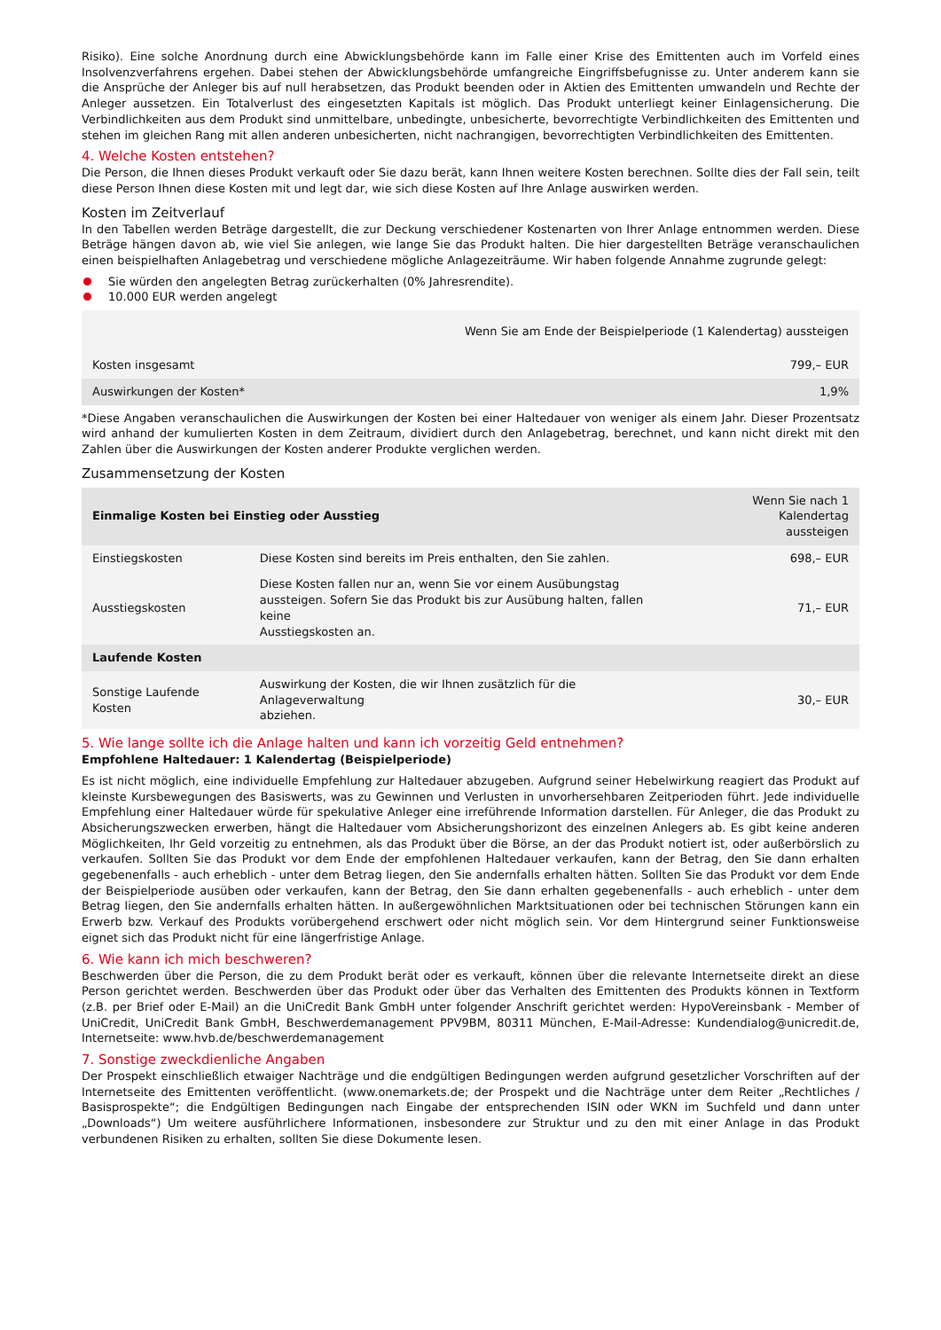Risiko). Eine solche Anordnung durch eine Abwicklungsbehörde kann im Falle einer Krise des Emittenten auch im Vorfeld eines Insolvenzverfahrens ergehen. Dabei stehen der Abwicklungsbehörde umfangreiche Eingriffsbefugnisse zu. Unter anderem kann sie die Ansprüche der Anleger bis auf null herabsetzen, das Produkt beenden oder in Aktien des Emittenten umwandeln und Rechte der Anleger aussetzen. Ein Totalverlust des eingesetzten Kapitals ist möglich. Das Produkt unterliegt keiner Einlagensicherung. Die Verbindlichkeiten aus dem Produkt sind unmittelbare, unbedingte, unbesicherte, bevorrechtigte Verbindlichkeiten des Emittenten und stehen im gleichen Rang mit allen anderen unbesicherten, nicht nachrangigen, bevorrechtigten Verbindlichkeiten des Emittenten.
4. Welche Kosten entstehen?
Die Person, die Ihnen dieses Produkt verkauft oder Sie dazu berät, kann Ihnen weitere Kosten berechnen. Sollte dies der Fall sein, teilt diese Person Ihnen diese Kosten mit und legt dar, wie sich diese Kosten auf Ihre Anlage auswirken werden.
Kosten im Zeitverlauf
In den Tabellen werden Beträge dargestellt, die zur Deckung verschiedener Kostenarten von Ihrer Anlage entnommen werden. Diese Beträge hängen davon ab, wie viel Sie anlegen, wie lange Sie das Produkt halten. Die hier dargestellten Beträge veranschaulichen einen beispielhaften Anlagebetrag und verschiedene mögliche Anlagezeiträume. Wir haben folgende Annahme zugrunde gelegt:
Sie würden den angelegten Betrag zurückerhalten (0% Jahresrendite).
10.000 EUR werden angelegt
| | Wenn Sie am Ende der Beispielperiode (1 Kalendertag) aussteigen |
| --- | --- |
| Kosten insgesamt | 799,– EUR |
| Auswirkungen der Kosten* | 1,9% |
*Diese Angaben veranschaulichen die Auswirkungen der Kosten bei einer Haltedauer von weniger als einem Jahr. Dieser Prozentsatz wird anhand der kumulierten Kosten in dem Zeitraum, dividiert durch den Anlagebetrag, berechnet, und kann nicht direkt mit den Zahlen über die Auswirkungen der Kosten anderer Produkte verglichen werden.
Zusammensetzung der Kosten
| Einmalige Kosten bei Einstieg oder Ausstieg | | Wenn Sie nach 1 Kalendertag aussteigen |
| --- | --- | --- |
| Einstiegskosten | Diese Kosten sind bereits im Preis enthalten, den Sie zahlen. | 698,– EUR |
| Ausstiegskosten | Diese Kosten fallen nur an, wenn Sie vor einem Ausübungstag aussteigen. Sofern Sie das Produkt bis zur Ausübung halten, fallen keine Ausstiegskosten an. | 71,– EUR |
| Laufende Kosten | | |
| Sonstige Laufende Kosten | Auswirkung der Kosten, die wir Ihnen zusätzlich für die Anlageverwaltung abziehen. | 30,– EUR |
5. Wie lange sollte ich die Anlage halten und kann ich vorzeitig Geld entnehmen?
Empfohlene Haltedauer: 1 Kalendertag (Beispielperiode)
Es ist nicht möglich, eine individuelle Empfehlung zur Haltedauer abzugeben. Aufgrund seiner Hebelwirkung reagiert das Produkt auf kleinste Kursbewegungen des Basiswerts, was zu Gewinnen und Verlusten in unvorhersehbaren Zeitperioden führt. Jede individuelle Empfehlung einer Haltedauer würde für spekulative Anleger eine irreführende Information darstellen. Für Anleger, die das Produkt zu Absicherungszwecken erwerben, hängt die Haltedauer vom Absicherungshorizont des einzelnen Anlegers ab. Es gibt keine anderen Möglichkeiten, Ihr Geld vorzeitig zu entnehmen, als das Produkt über die Börse, an der das Produkt notiert ist, oder außerbörslich zu verkaufen. Sollten Sie das Produkt vor dem Ende der empfohlenen Haltedauer verkaufen, kann der Betrag, den Sie dann erhalten gegebenenfalls - auch erheblich - unter dem Betrag liegen, den Sie andernfalls erhalten hätten. Sollten Sie das Produkt vor dem Ende der Beispielperiode ausüben oder verkaufen, kann der Betrag, den Sie dann erhalten gegebenenfalls - auch erheblich - unter dem Betrag liegen, den Sie andernfalls erhalten hätten. In außergewöhnlichen Marktsituationen oder bei technischen Störungen kann ein Erwerb bzw. Verkauf des Produkts vorübergehend erschwert oder nicht möglich sein. Vor dem Hintergrund seiner Funktionsweise eignet sich das Produkt nicht für eine längerfristige Anlage.
6. Wie kann ich mich beschweren?
Beschwerden über die Person, die zu dem Produkt berät oder es verkauft, können über die relevante Internetseite direkt an diese Person gerichtet werden. Beschwerden über das Produkt oder über das Verhalten des Emittenten des Produkts können in Textform (z.B. per Brief oder E-Mail) an die UniCredit Bank GmbH unter folgender Anschrift gerichtet werden: HypoVereinsbank - Member of UniCredit, UniCredit Bank GmbH, Beschwerdemanagement PPV9BM, 80311 München, E-Mail-Adresse: Kundendialog@unicredit.de, Internetseite: www.hvb.de/beschwerdemanagement
7. Sonstige zweckdienliche Angaben
Der Prospekt einschließlich etwaiger Nachträge und die endgültigen Bedingungen werden aufgrund gesetzlicher Vorschriften auf der Internetseite des Emittenten veröffentlicht. (www.onemarkets.de; der Prospekt und die Nachträge unter dem Reiter „Rechtliches / Basisprospekte“; die Endgültigen Bedingungen nach Eingabe der entsprechenden ISIN oder WKN im Suchfeld und dann unter „Downloads“) Um weitere ausführlichere Informationen, insbesondere zur Struktur und zu den mit einer Anlage in das Produkt verbundenen Risiken zu erhalten, sollten Sie diese Dokumente lesen.